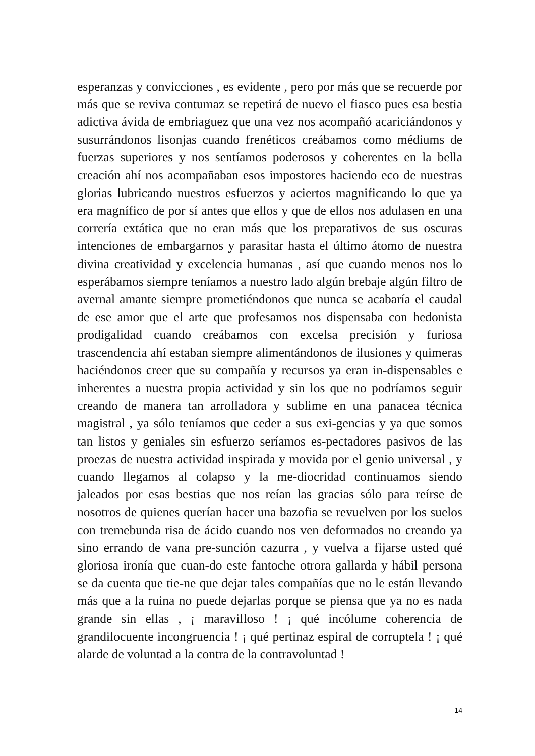esperanzas y convicciones , es evidente , pero por más que se recuerde por más que se reviva contumaz se repetirá de nuevo el fiasco pues esa bestia adictiva ávida de embriaguez que una vez nos acompañó acariciándonos y susurrándonos lisonjas cuando frenéticos creábamos como médiums de fuerzas superiores y nos sentíamos poderosos y coherentes en la bella creación ahí nos acompañaban esos impostores haciendo eco de nuestras glorias lubricando nuestros esfuerzos y aciertos magnificando lo que ya era magnífico de por sí antes que ellos y que de ellos nos adulasen en una correría extática que no eran más que los preparativos de sus oscuras intenciones de embargarnos y parasitar hasta el último átomo de nuestra divina creatividad y excelencia humanas , así que cuando menos nos lo esperábamos siempre teníamos a nuestro lado algún brebaje algún filtro de avernal amante siempre prometiéndonos que nunca se acabaría el caudal de ese amor que el arte que profesamos nos dispensaba con hedonista prodigalidad cuando creábamos con excelsa precisión y furiosa trascendencia ahí estaban siempre alimentándonos de ilusiones y quimeras haciéndonos creer que su compañía y recursos ya eran in-dispensables e inherentes a nuestra propia actividad y sin los que no podríamos seguir creando de manera tan arrolladora y sublime en una panacea técnica magistral , ya sólo teníamos que ceder a sus exi-gencias y ya que somos tan listos y geniales sin esfuerzo seríamos es-pectadores pasivos de las proezas de nuestra actividad inspirada y movida por el genio universal , y cuando llegamos al colapso y la me-diocridad continuamos siendo jaleados por esas bestias que nos reían las gracias sólo para reírse de nosotros de quienes querían hacer una bazofia se revuelven por los suelos con tremebunda risa de ácido cuando nos ven deformados no creando ya sino errando de vana pre-sunción cazurra , y vuelva a fijarse usted qué gloriosa ironía que cuan-do este fantoche otrora gallarda y hábil persona se da cuenta que tie-ne que dejar tales compañías que no le están llevando más que a la ruina no puede dejarlas porque se piensa que ya no es nada grande sin ellas , ¡ maravilloso ! ¡ qué incólume coherencia de grandilocuente incongruencia ! ¡ qué pertinaz espiral de corruptela ! ¡ qué alarde de voluntad a la contra de la contravoluntad !
14